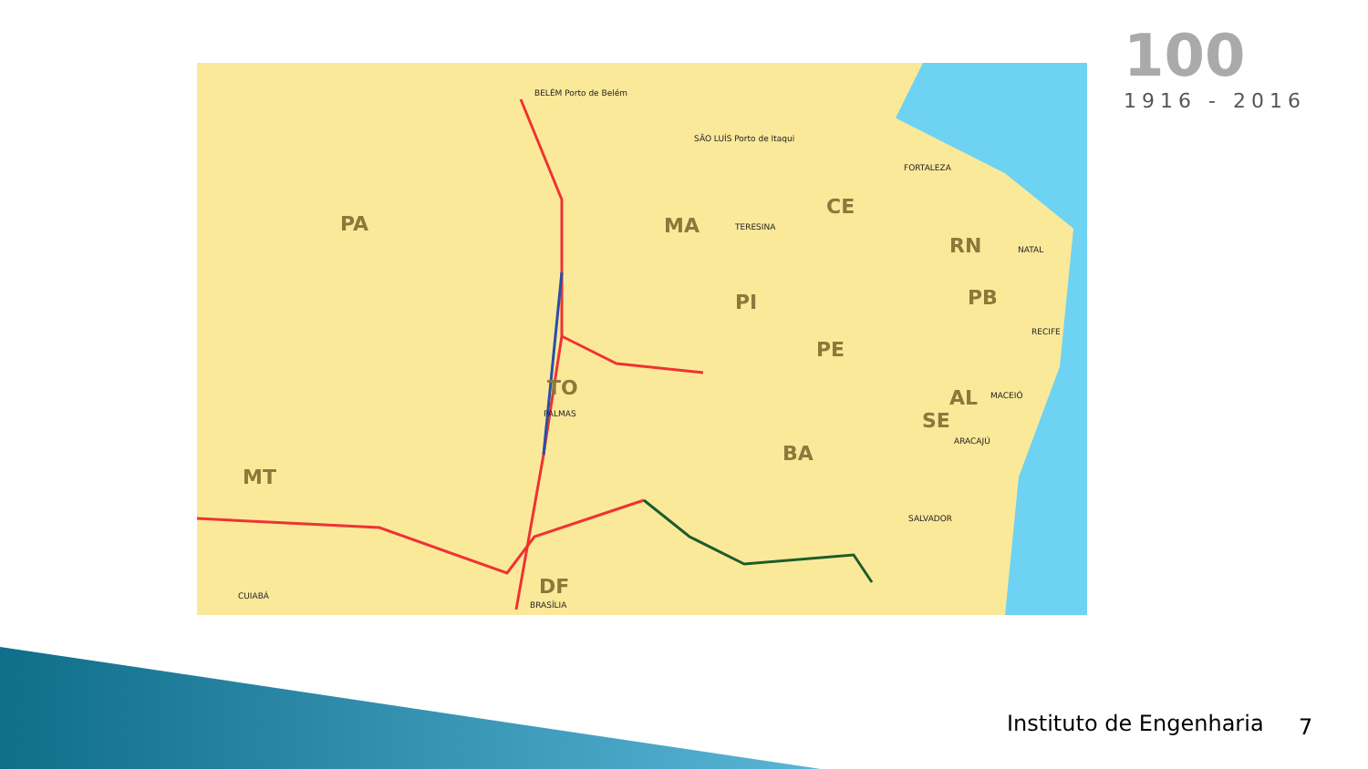PA MA
CE
RN
PI PB
PE
AL
SE
TO
BA
MT
DF
BELÉM Porto de Belém
SÃO LUÍS Porto de Itaqui
TERESINA
FORTALEZA
NATAL
RECIFE
MACEIÓ
ARACAJÚ
SALVADOR
PALMAS
CUIABÁ
BRASÍLIA
100
1916 - 2016
Instituto de Engenharia 7